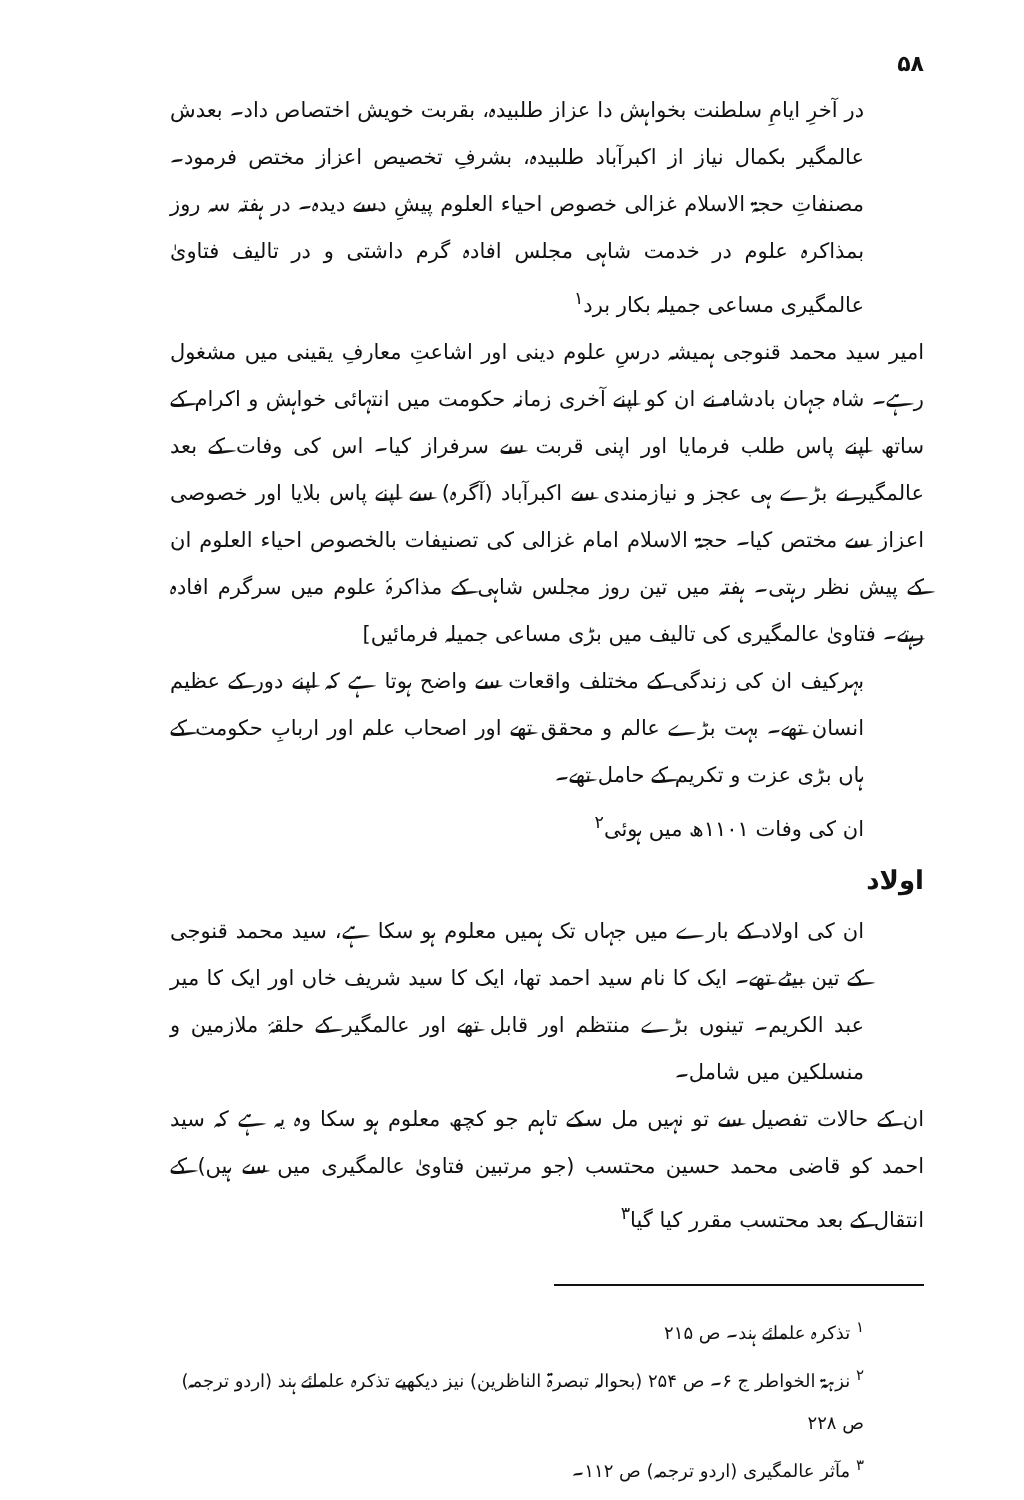۵۸
در آخرِ ایامِ سلطنت بخواہش دا عزاز طلبیدہ، بقربت خویش اختصاص داد۔ بعدش عالمگیر بکمال نیاز از اکبرآباد طلبیدہ، بشرفِ تخصیص اعزاز مختص فرمود۔ مصنفاتِ حجۃ الاسلام غزالی خصوص احیاء العلوم پیشِ دسے دیدہ۔ در ہفتہ سہ روز بمذاکرہ علوم در خدمت شاہی مجلس افادہ گرم داشتی و در تالیف فتاویٰ عالمگیری مساعی جمیلہ بکار برد<sup>۱</sup>
امیر سید محمد قنوجی ہمیشہ درسِ علوم دینی اور اشاعتِ معارفِ یقینی میں مشغول رہے۔ شاہ جہان بادشاہ نے ان کو اپنے آخری زمانہ حکومت میں انتہائی خواہش و اکرام کے ساتھ اپنے پاس طلب فرمایا اور اپنی قربت سے سرفراز کیا۔ اس کی وفات کے بعد عالمگیر نے بڑے ہی عجز و نیازمندی سے اکبرآباد (آگرہ) سے اپنے پاس بلایا اور خصوصی اعزاز سے مختص کیا۔ حجۃ الاسلام امام غزالی کی تصنیفات بالخصوص احیاء العلوم ان کے پیش نظر رہتی۔ ہفتہ میں تین روز مجلس شاہی کے مذاکرۂ علوم میں سرگرم افادہ رہتے۔ فتاویٰ عالمگیری کی تالیف میں بڑی مساعی جمیلہ فرمائیں]
بہرکیف ان کی زندگی کے مختلف واقعات سے واضح ہوتا ہے کہ اپنے دور کے عظیم انسان تھے۔ بہت بڑے عالم و محقق تھے اور اصحاب علم اور اربابِ حکومت کے ہاں بڑی عزت و تکریم کے حامل تھے۔
ان کی وفات ۱۱۰۱ھ میں ہوئی<sup>۲</sup>
اولاد
ان کی اولاد کے بارے میں جہاں تک ہمیں معلوم ہو سکا ہے، سید محمد قنوجی کے تین بیٹے تھے۔ ایک کا نام سید احمد تھا، ایک کا سید شریف خاں اور ایک کا میر عبد الکریم۔ تینوں بڑے منتظم اور قابل تھے اور عالمگیر کے حلقۂ ملازمین و منسلکین میں شامل۔
ان کے حالات تفصیل سے تو نہیں مل سکے تاہم جو کچھ معلوم ہو سکا وہ یہ ہے کہ سید احمد کو قاضی محمد حسین محتسب (جو مرتبین فتاویٰ عالمگیری میں سے ہیں) کے انتقال کے بعد محتسب مقرر کیا گیا<sup>۳</sup>
<sup>۱</sup> تذکرہ علمائے ہند۔ ص ۲۱۵
<sup>۲</sup> نزہۃ الخواطر ج ۶۔ ص ۲۵۴ (بحوالہ تبصرۃ الناظرین) نیز دیکھیے تذکرہ علمائے ہند (اردو ترجمہ) ص ۲۲۸
<sup>۳</sup> مآثر عالمگیری (اردو ترجمہ) ص ۱۱۲۔